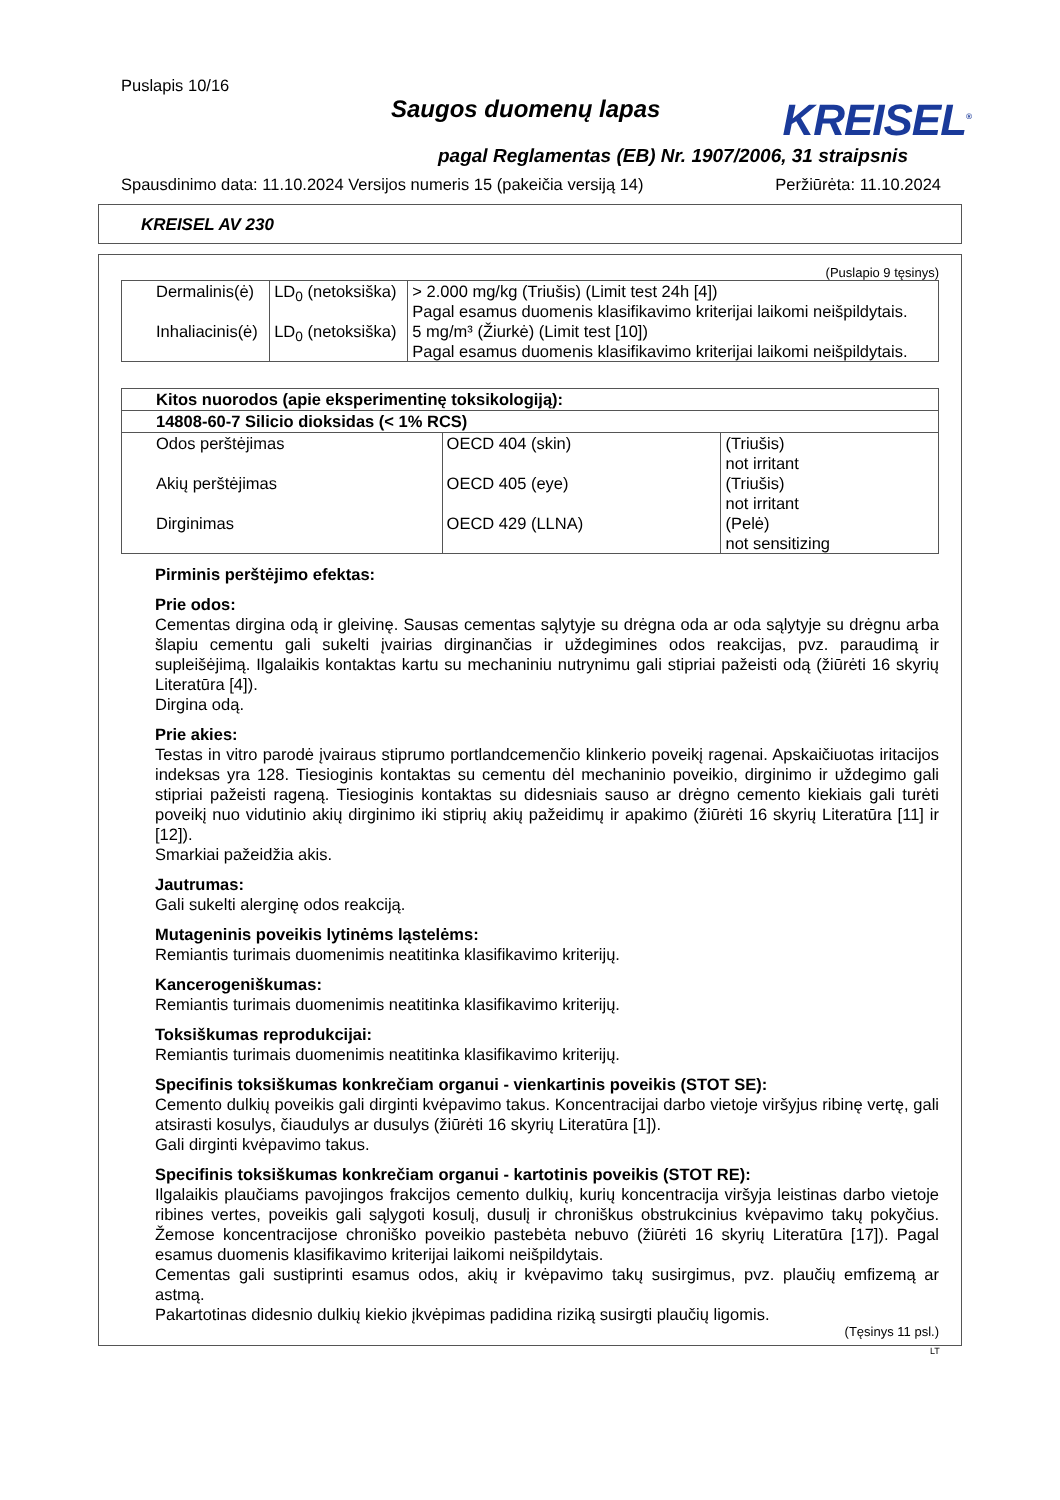Puslapis 10/16
Saugos duomenų lapas
KREISEL<sup>®</sup>
pagal Reglamentas (EB) Nr. 1907/2006, 31 straipsnis
Spausdinimo data: 11.10.2024 Versijos numeris 15 (pakeičia versiją 14) Peržiūrėta: 11.10.2024
KREISEL AV 230
(Puslapio 9 tęsinys)
| Dermalinis(ė) | LD<sub>0</sub> (netoksiška) | > 2.000 mg/kg (Triušis) (Limit test 24h [4]) Pagal esamus duomenis klasifikavimo kriterijai laikomi neišpildytais. |
| Inhaliacinis(ė) | LD<sub>0</sub> (netoksiška) | 5 mg/m³ (Žiurkė) (Limit test [10]) Pagal esamus duomenis klasifikavimo kriterijai laikomi neišpildytais. |
| Kitos nuorodos (apie eksperimentinę toksikologiją): | | |
| --- | --- | --- |
| 14808-60-7 Silicio dioksidas (< 1% RCS) | | |
| Odos perštėjimas | OECD 404 (skin) | (Triušis) not irritant |
| Akių perštėjimas | OECD 405 (eye) | (Triušis) not irritant |
| Dirginimas | OECD 429 (LLNA) | (Pelė) not sensitizing |
Pirminis perštėjimo efektas:
Prie odos:
Cementas dirgina odą ir gleivinę. Sausas cementas sąlytyje su drėgna oda ar oda sąlytyje su drėgnu arba šlapiu cementu gali sukelti įvairias dirginančias ir uždegimines odos reakcijas, pvz. paraudimą ir supleišėjimą. Ilgalaikis kontaktas kartu su mechaniniu nutrynimu gali stipriai pažeisti odą (žiūrėti 16 skyrių Literatūra [4]).
Dirgina odą.
Prie akies:
Testas in vitro parodė įvairaus stiprumo portlandcemenčio klinkerio poveikį ragenai. Apskaičiuotas iritacijos indeksas yra 128. Tiesioginis kontaktas su cementu dėl mechaninio poveikio, dirginimo ir uždegimo gali stipriai pažeisti rageną. Tiesioginis kontaktas su didesniais sauso ar drėgno cemento kiekiais gali turėti poveikį nuo vidutinio akių dirginimo iki stiprių akių pažeidimų ir apakimo (žiūrėti 16 skyrių Literatūra [11] ir [12]).
Smarkiai pažeidžia akis.
Jautrumas:
Gali sukelti alerginę odos reakciją.
Mutageninis poveikis lytinėms ląstelėms:
Remiantis turimais duomenimis neatitinka klasifikavimo kriterijų.
Kancerogeniškumas:
Remiantis turimais duomenimis neatitinka klasifikavimo kriterijų.
Toksiškumas reprodukcijai:
Remiantis turimais duomenimis neatitinka klasifikavimo kriterijų.
Specifinis toksiškumas konkrečiam organui - vienkartinis poveikis (STOT SE):
Cemento dulkių poveikis gali dirginti kvėpavimo takus. Koncentracijai darbo vietoje viršyjus ribinę vertę, gali atsirasti kosulys, čiaudulys ar dusulys (žiūrėti 16 skyrių Literatūra [1]).
Gali dirginti kvėpavimo takus.
Specifinis toksiškumas konkrečiam organui - kartotinis poveikis (STOT RE):
Ilgalaikis plaučiams pavojingos frakcijos cemento dulkių, kurių koncentracija viršyja leistinas darbo vietoje ribines vertes, poveikis gali sąlygoti kosulį, dusulį ir chroniškus obstrukcinius kvėpavimo takų pokyčius. Žemose koncentracijose chroniško poveikio pastebėta nebuvo (žiūrėti 16 skyrių Literatūra [17]). Pagal esamus duomenis klasifikavimo kriterijai laikomi neišpildytais.
Cementas gali sustiprinti esamus odos, akių ir kvėpavimo takų susirgimus, pvz. plaučių emfizemą ar astmą.
Pakartotinas didesnio dulkių kiekio įkvėpimas padidina riziką susirgti plaučių ligomis.
(Tęsinys 11 psl.)
LT